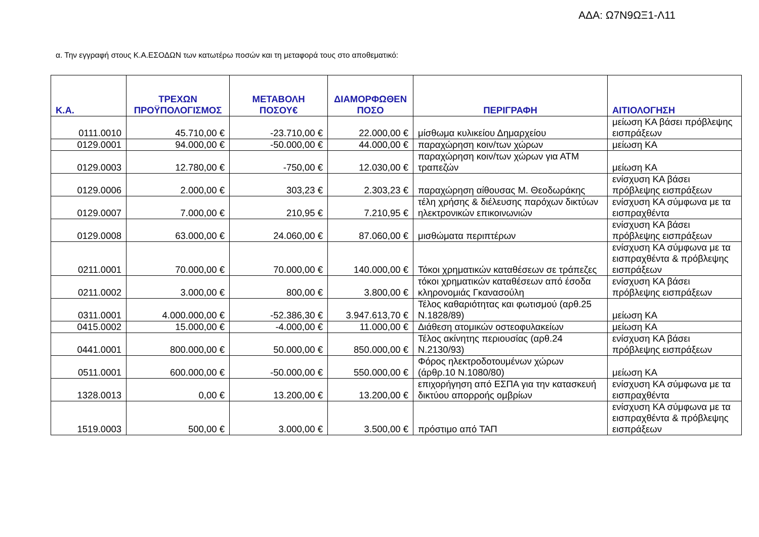ΑΔΑ: Ω7Ν9ΩΞ1-Λ11
α. Την εγγραφή στους Κ.Α.ΕΣΟΔΩΝ των κατωτέρω ποσών και τη μεταφορά τους στο αποθεματικό:
| Κ.Α. | ΤΡΕΧΩΝ ΠΡΟΫΠΟΛΟΓΙΣΜΟΣ | ΜΕΤΑΒΟΛΗ ΠΟΣΟΥ€ | ΔΙΑΜΟΡΦΩΘΕΝ ΠΟΣΟ | ΠΕΡΙΓΡΑΦΗ | ΑΙΤΙΟΛΟΓΗΣΗ |
| --- | --- | --- | --- | --- | --- |
| 0111.0010 | 45.710,00 € | -23.710,00 € | 22.000,00 € | μίσθωμα κυλικείου Δημαρχείου | μείωση ΚΑ βάσει πρόβλεψης εισπράξεων |
| 0129.0001 | 94.000,00 € | -50.000,00 € | 44.000,00 € | παραχώρηση κοιν/των χώρων | μείωση ΚΑ |
| 0129.0003 | 12.780,00 € | -750,00 € | 12.030,00 € | παραχώρηση κοιν/των χώρων για ΑΤΜ τραπεζών | μείωση ΚΑ |
| 0129.0006 | 2.000,00 € | 303,23 € | 2.303,23 € | παραχώρηση αίθουσας Μ. Θεοδωράκης | ενίσχυση ΚΑ βάσει πρόβλεψης εισπράξεων |
| 0129.0007 | 7.000,00 € | 210,95 € | 7.210,95 € | τέλη χρήσης & διέλευσης παρόχων δικτύων ηλεκτρονικών επικοινωνιών | ενίσχυση ΚΑ σύμφωνα με τα εισπραχθέντα |
| 0129.0008 | 63.000,00 € | 24.060,00 € | 87.060,00 € | μισθώματα περιπτέρων | ενίσχυση ΚΑ βάσει πρόβλεψης εισπράξεων |
| 0211.0001 | 70.000,00 € | 70.000,00 € | 140.000,00 € | Τόκοι χρηματικών καταθέσεων σε τράπεζες | ενίσχυση ΚΑ σύμφωνα με τα εισπραχθέντα & πρόβλεψης εισπράξεων |
| 0211.0002 | 3.000,00 € | 800,00 € | 3.800,00 € | τόκοι χρηματικών καταθέσεων από έσοδα κληρονομιάς Γκανασούλη | ενίσχυση ΚΑ βάσει πρόβλεψης εισπράξεων |
| 0311.0001 | 4.000.000,00 € | -52.386,30 € | 3.947.613,70 € | Τέλος καθαριότητας και φωτισμού (αρθ.25 Ν.1828/89) | μείωση ΚΑ |
| 0415.0002 | 15.000,00 € | -4.000,00 € | 11.000,00 € | Διάθεση ατομικών οστεοφυλακείων | μείωση ΚΑ |
| 0441.0001 | 800.000,00 € | 50.000,00 € | 850.000,00 € | Τέλος ακίνητης περιουσίας (αρθ.24 Ν.2130/93) | ενίσχυση ΚΑ βάσει πρόβλεψης εισπράξεων |
| 0511.0001 | 600.000,00 € | -50.000,00 € | 550.000,00 € | Φόρος ηλεκτροδοτουμένων χώρων (άρθρ.10 Ν.1080/80) | μείωση ΚΑ |
| 1328.0013 | 0,00 € | 13.200,00 € | 13.200,00 € | επιχορήγηση από ΕΣΠΑ για την κατασκευή δικτύου απορροής ομβρίων | ενίσχυση ΚΑ σύμφωνα με τα εισπραχθέντα |
| 1519.0003 | 500,00 € | 3.000,00 € | 3.500,00 € | πρόστιμο από ΤΑΠ | ενίσχυση ΚΑ σύμφωνα με τα εισπραχθέντα & πρόβλεψης εισπράξεων |